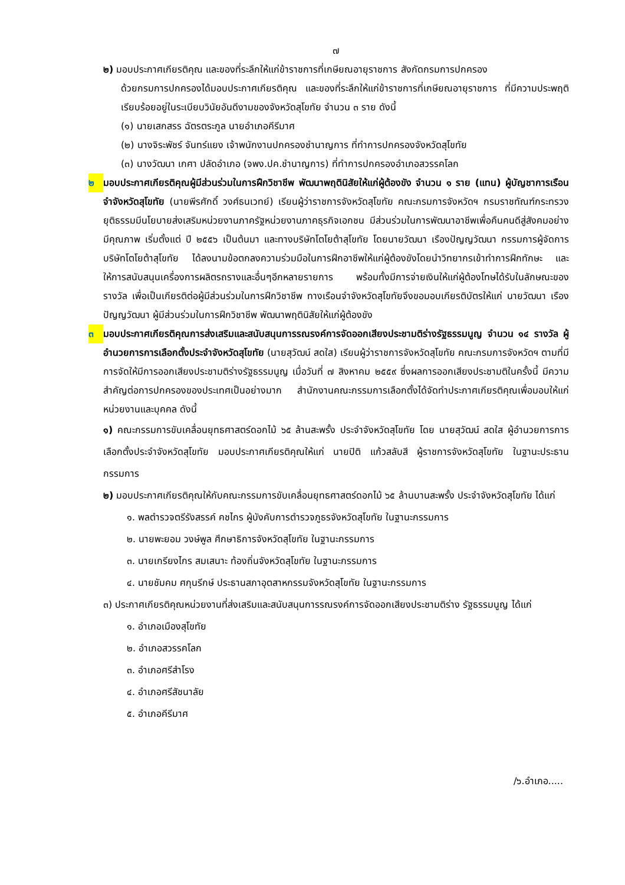๗
๒) มอบประกาศเกียรติคุณ และของที่ระลึกให้แก่ข้าราชการที่เกษียณอายุราชการ สังกัดกรมการปกครอง
ด้วยกรมการปกครองได้มอบประกาศเกียรติคุณ และของที่ระลึกให้แก่ข้าราชการที่เกษียณอายุราชการ ที่มีความประพฤติเรียบร้อยอยู่ในระเบียบวินัยอันดีงามของจังหวัดสุโขทัย จำนวน ๓ ราย ดังนี้
(๑) นายเสกสรร ฉัตรตระกูล นายอำเภอคีรีมาศ
(๒) นางจิระพัชร์ จันทร์แยง เจ้าพนักงานปกครองชำนาญการ ที่ทำการปกครองจังหวัดสุโขทัย
(๓) นางวัฒนา เกศา ปลัดอำเภอ (จพง.ปค.ชำนาญการ) ที่ทำการปกครองอำเภอสวรรคโลก
๒ มอบประกาศเกียรติคุณผู้มีส่วนร่วมในการฝึกวิชาชีพ พัฒนาพฤตินิสัยให้แก่ผู้ต้องขัง จำนวน ๑ ราย (แทน) ผู้บัญชาการเรือนจำจังหวัดสุโขทัย (นายพีรศักดิ์ วงศ์ธนเวทย์) เรียนผู้ว่าราชการจังหวัดสุโขทัย คณะกรมการจังหวัดฯ กรมราชทัณฑ์กระทรวงยุติธรรมมีนโยบายส่งเสริมหน่วยงานภาครัฐหน่วยงานภาคธุรกิจเอกชน มีส่วนร่วมในการพัฒนาอาชีพเพื่อคืนคนดีสู่สังคมอย่างมีคุณภาพ เริ่มตั้งแต่ ปี ๒๕๕๖ เป็นต้นมา และทางบริษัทโตโยต้าสุโขทัย โดยนายวัฒนา เรืองปัญญวัฒนา กรรมการผู้จัดการบริษัทโตโยต้าสุโขทัย ได้ลงนามข้อตกลงความร่วมมือในการฝึกอาชีพให้แก่ผู้ต้องขังโดยนำวิทยากรเข้าทำการฝึกทักษะ และให้การสนับสนุนเครื่องการผลิตรถรางและอื่นๆอีกหลายรายการ พร้อมทั้งมีการจ่ายเงินให้แก่ผู้ต้องโทษได้รับในลักษณะของรางวัล เพื่อเป็นเกียรติต่อผู้มีส่วนร่วมในการฝึกวิชาชีพ ทางเรือนจำจังหวัดสุโขทัยจึงขอมอบเกียรติบัตรให้แก่ นายวัฒนา เรืองปัญญวัฒนา ผู้มีส่วนร่วมในการฝึกวิชาชีพ พัฒนาพฤตินิสัยให้แก่ผู้ต้องขัง
๓ มอบประกาศเกียรติคุณการส่งเสริมและสนับสนุนการรณรงค์การจัดออกเสียงประชามติร่างรัฐธรรมนูญ จำนวน ๑๔ รางวัล ผู้อำนวยการการเลือกตั้งประจำจังหวัดสุโขทัย (นายสุวัฒน์ สดใส) เรียนผู้ว่าราชการจังหวัดสุโขทัย คณะกรมการจังหวัดฯ ตามที่มีการจัดให้มีการออกเสียงประชามติร่างรัฐธรรมนูญ เมื่อวันที่ ๗ สิงหาคม ๒๕๕๙ ซึ่งผลการออกเสียงประชามติในครั้งนี้ มีความสำคัญต่อการปกครองของประเทศเป็นอย่างมาก สำนักงานคณะกรรมการเลือกตั้งได้จัดทำประกาศเกียรติคุณเพื่อมอบให้แก่หน่วยงานและบุคคล ดังนี้
๑) คณะกรรมการขับเคลื่อนยุทธศาสตร์ดอกไม้ ๖๕ ล้านสะพรั้ง ประจำจังหวัดสุโขทัย โดย นายสุวัฒน์ สดใส ผู้อำนวยการการเลือกตั้งประจำจังหวัดสุโขทัย มอบประกาศเกียรติคุณให้แก่ นายปิติ แก้วสลับสี ผู้ราชการจังหวัดสุโขทัย ในฐานะประธานกรรมการ
๒) มอบประกาศเกียรติคุณให้กับคณะกรรมการขับเคลื่อนยุทธศาสตร์ดอกไม้ ๖๕ ล้านบานสะพรั้ง ประจำจังหวัดสุโขทัย ได้แก่
๑. พลตำรวจตรีรังสรรค์ คชไกร ผู้บังคับการตำรวจภูธรจังหวัดสุโขทัย ในฐานะกรรมการ
๒. นายพะยอม วงษ์พูล ศึกษาธิการจังหวัดสุโขทัย ในฐานะกรรมการ
๓. นายเกรียงไกร สมเสนาะ ท้องถิ่นจังหวัดสุโขทัย ในฐานะกรรมการ
๔. นายชัมคม ศกุนรีกษ์ ประธานสภาอุตสาหกรรมจังหวัดสุโขทัย ในฐานะกรรมการ
๓) ประกาศเกียรติคุณหน่วยงานที่ส่งเสริมและสนับสนุนการรณรงค์การจัดออกเสียงประชามติร่าง รัฐธรรมนูญ ได้แก่
๑. อำเภอเมืองสุโขทัย
๒. อำเภอสวรรคโลก
๓. อำเภอศรีสำโรง
๔. อำเภอศรีสัชนาลัย
๕. อำเภอคีรีมาศ
/๖.อำเภอ.....